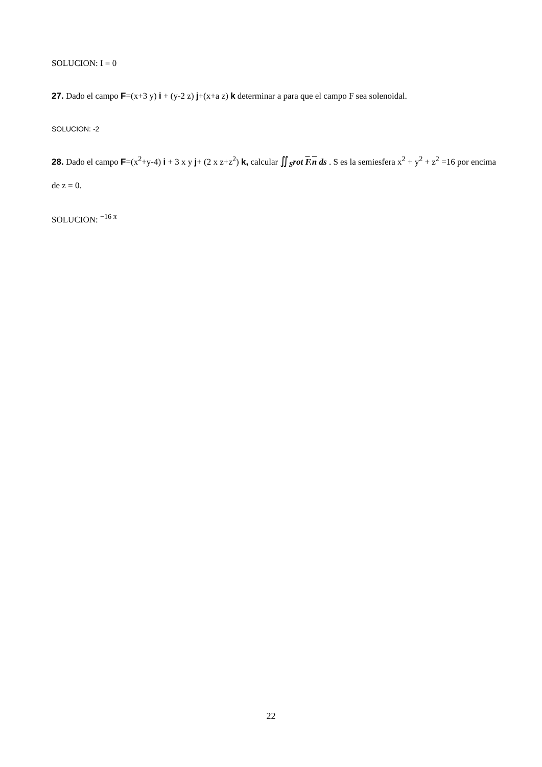SOLUCION: I = 0
27. Dado el campo F=(x+3 y) i + (y-2 z) j+(x+a z) k determinar a para que el campo F sea solenoidal.
SOLUCION: -2
28. Dado el campo F=(x<sup>2</sup>+y-4) i + 3 x y j+ (2 x z+z<sup>2</sup>) k, calcular ∬<sub>S</sub>rot F.n ds . S es la semiesfera x<sup>2</sup> + y<sup>2</sup> + z<sup>2</sup> =16 por encima de z = 0.
SOLUCION: <sup>−16 π</sup>
22